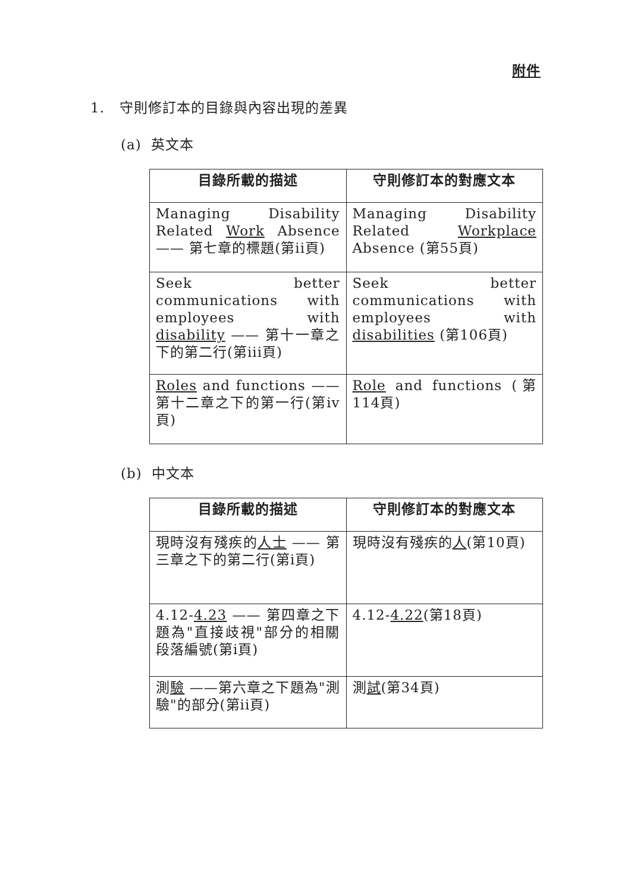附件
1. 守則修訂本的目錄與內容出現的差異
(a) 英文本
| 目錄所載的描述 | 守則修訂本的對應文本 |
| --- | --- |
| Managing Disability Related Work Absence —— 第七章的標題(第ii頁) | Managing Disability Related Workplace Absence (第55頁) |
| Seek better communications with employees with disability —— 第十一章之下的第二行(第iii頁) | Seek better communications with employees with disabilities (第106頁) |
| Roles and functions ——第十二章之下的第一行(第iv頁) | Role and functions (第114頁) |
(b) 中文本
| 目錄所載的描述 | 守則修訂本的對應文本 |
| --- | --- |
| 現時沒有殘疾的 人士 —— 第三章之下的第二行(第i頁) | 現時沒有殘疾的 人 (第10頁) |
| 4.12- 4.23 —— 第四章之下題為"直接歧視"部分的相關段落編號(第i頁) | 4.12- 4.22 (第18頁) |
| 測 驗 ——第六章之下題為"測驗"的部分(第ii頁) | 測 試 (第34頁) |